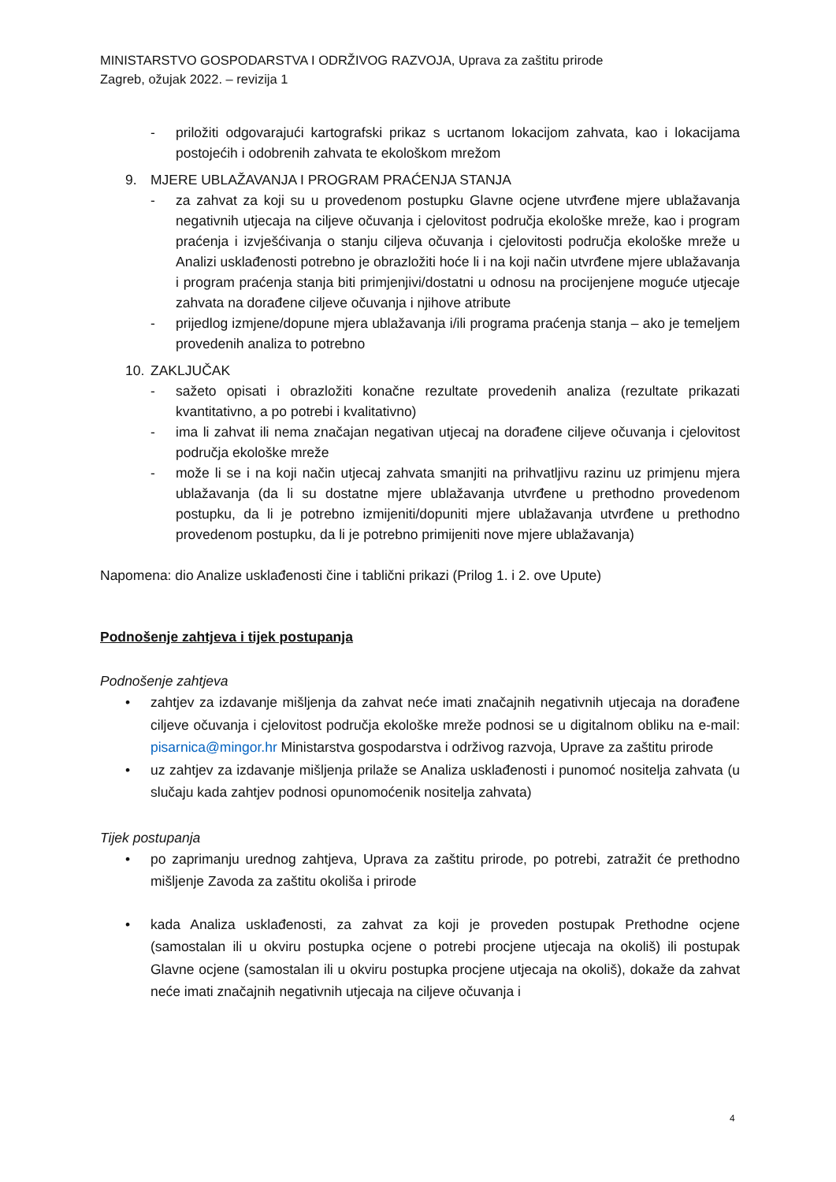MINISTARSTVO GOSPODARSTVA I ODRŽIVOG RAZVOJA, Uprava za zaštitu prirode
Zagreb, ožujak 2022. – revizija 1
- priložiti odgovarajući kartografski prikaz s ucrtanom lokacijom zahvata, kao i lokacijama postojećih i odobrenih zahvata te ekološkom mrežom
9. MJERE UBLAŽAVANJA I PROGRAM PRAĆENJA STANJA
- za zahvat za koji su u provedenom postupku Glavne ocjene utvrđene mjere ublažavanja negativnih utjecaja na ciljeve očuvanja i cjelovitost područja ekološke mreže, kao i program praćenja i izvješćivanja o stanju ciljeva očuvanja i cjelovitosti područja ekološke mreže u Analizi usklađenosti potrebno je obrazložiti hoće li i na koji način utvrđene mjere ublažavanja i program praćenja stanja biti primjenjivi/dostatni u odnosu na procijenjene moguće utjecaje zahvata na dorađene ciljeve očuvanja i njihove atribute
- prijedlog izmjene/dopune mjera ublažavanja i/ili programa praćenja stanja – ako je temeljem provedenih analiza to potrebno
10. ZAKLJUČAK
- sažeto opisati i obrazložiti konačne rezultate provedenih analiza (rezultate prikazati kvantitativno, a po potrebi i kvalitativno)
- ima li zahvat ili nema značajan negativan utjecaj na dorađene ciljeve očuvanja i cjelovitost područja ekološke mreže
- može li se i na koji način utjecaj zahvata smanjiti na prihvatljivu razinu uz primjenu mjera ublažavanja (da li su dostatne mjere ublažavanja utvrđene u prethodno provedenom postupku, da li je potrebno izmijeniti/dopuniti mjere ublažavanja utvrđene u prethodno provedenom postupku, da li je potrebno primijeniti nove mjere ublažavanja)
Napomena: dio Analize usklađenosti čine i tablični prikazi (Prilog 1. i 2. ove Upute)
Podnošenje zahtjeva i tijek postupanja
Podnošenje zahtjeva
• zahtjev za izdavanje mišljenja da zahvat neće imati značajnih negativnih utjecaja na dorađene ciljeve očuvanja i cjelovitost područja ekološke mreže podnosi se u digitalnom obliku na e-mail: pisarnica@mingor.hr Ministarstva gospodarstva i održivog razvoja, Uprave za zaštitu prirode
• uz zahtjev za izdavanje mišljenja prilaže se Analiza usklađenosti i punomoć nositelja zahvata (u slučaju kada zahtjev podnosi opunomoćenik nositelja zahvata)
Tijek postupanja
• po zaprimanju urednog zahtjeva, Uprava za zaštitu prirode, po potrebi, zatražit će prethodno mišljenje Zavoda za zaštitu okoliša i prirode
• kada Analiza usklađenosti, za zahvat za koji je proveden postupak Prethodne ocjene (samostalan ili u okviru postupka ocjene o potrebi procjene utjecaja na okoliš) ili postupak Glavne ocjene (samostalan ili u okviru postupka procjene utjecaja na okoliš), dokaže da zahvat neće imati značajnih negativnih utjecaja na ciljeve očuvanja i
4